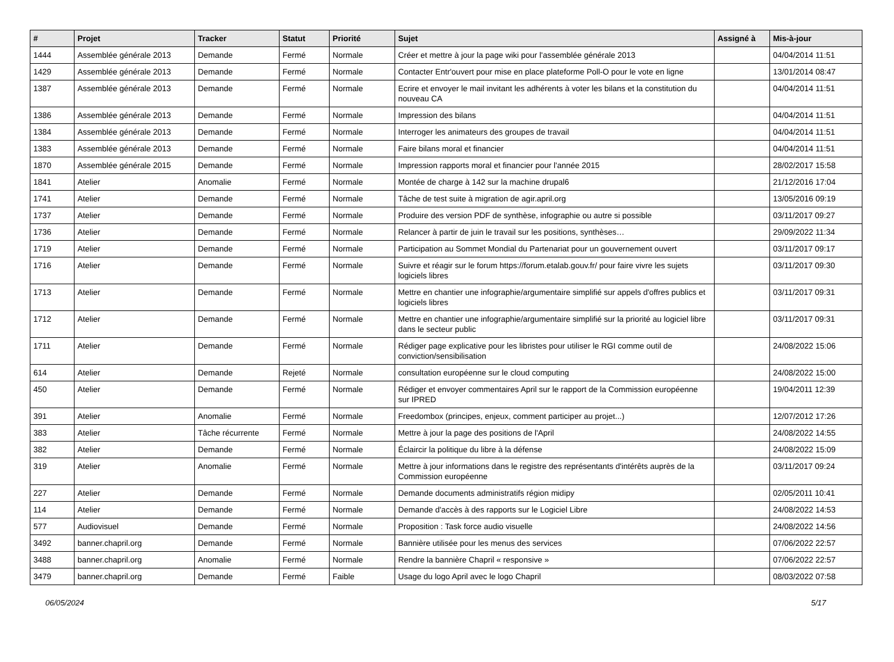| # | Projet | Tracker | Statut | Priorité | Sujet | Assigné à | Mis-à-jour |
| --- | --- | --- | --- | --- | --- | --- | --- |
| 1444 | Assemblée générale 2013 | Demande | Fermé | Normale | Créer et mettre à jour la page wiki pour l'assemblée générale 2013 | | 04/04/2014 11:51 |
| 1429 | Assemblée générale 2013 | Demande | Fermé | Normale | Contacter Entr'ouvert pour mise en place plateforme Poll-O pour le vote en ligne | | 13/01/2014 08:47 |
| 1387 | Assemblée générale 2013 | Demande | Fermé | Normale | Ecrire et envoyer le mail invitant les adhérents à voter les bilans et la constitution du nouveau CA | | 04/04/2014 11:51 |
| 1386 | Assemblée générale 2013 | Demande | Fermé | Normale | Impression des bilans | | 04/04/2014 11:51 |
| 1384 | Assemblée générale 2013 | Demande | Fermé | Normale | Interroger les animateurs des groupes de travail | | 04/04/2014 11:51 |
| 1383 | Assemblée générale 2013 | Demande | Fermé | Normale | Faire bilans moral et financier | | 04/04/2014 11:51 |
| 1870 | Assemblée générale 2015 | Demande | Fermé | Normale | Impression rapports moral et financier pour l'année 2015 | | 28/02/2017 15:58 |
| 1841 | Atelier | Anomalie | Fermé | Normale | Montée de charge à 142 sur la machine drupal6 | | 21/12/2016 17:04 |
| 1741 | Atelier | Demande | Fermé | Normale | Tâche de test suite à migration de agir.april.org | | 13/05/2016 09:19 |
| 1737 | Atelier | Demande | Fermé | Normale | Produire des version PDF de synthèse, infographie ou autre si possible | | 03/11/2017 09:27 |
| 1736 | Atelier | Demande | Fermé | Normale | Relancer à partir de juin le travail sur les positions, synthèses… | | 29/09/2022 11:34 |
| 1719 | Atelier | Demande | Fermé | Normale | Participation au Sommet Mondial du Partenariat pour un gouvernement ouvert | | 03/11/2017 09:17 |
| 1716 | Atelier | Demande | Fermé | Normale | Suivre et réagir sur le forum https://forum.etalab.gouv.fr/ pour faire vivre les sujets logiciels libres | | 03/11/2017 09:30 |
| 1713 | Atelier | Demande | Fermé | Normale | Mettre en chantier une infographie/argumentaire simplifié sur appels d'offres publics et logiciels libres | | 03/11/2017 09:31 |
| 1712 | Atelier | Demande | Fermé | Normale | Mettre en chantier une infographie/argumentaire simplifié sur la priorité au logiciel libre dans le secteur public | | 03/11/2017 09:31 |
| 1711 | Atelier | Demande | Fermé | Normale | Rédiger page explicative pour les libristes pour utiliser le RGI comme outil de conviction/sensibilisation | | 24/08/2022 15:06 |
| 614 | Atelier | Demande | Rejeté | Normale | consultation européenne sur le cloud computing | | 24/08/2022 15:00 |
| 450 | Atelier | Demande | Fermé | Normale | Rédiger et envoyer commentaires April sur le rapport de la Commission européenne sur IPRED | | 19/04/2011 12:39 |
| 391 | Atelier | Anomalie | Fermé | Normale | Freedombox (principes, enjeux, comment participer au projet...) | | 12/07/2012 17:26 |
| 383 | Atelier | Tâche récurrente | Fermé | Normale | Mettre à jour la page des positions de l'April | | 24/08/2022 14:55 |
| 382 | Atelier | Demande | Fermé | Normale | Éclaircir la politique du libre à la défense | | 24/08/2022 15:09 |
| 319 | Atelier | Anomalie | Fermé | Normale | Mettre à jour informations dans le registre des représentants d'intérêts auprès de la Commission européenne | | 03/11/2017 09:24 |
| 227 | Atelier | Demande | Fermé | Normale | Demande documents administratifs région midipy | | 02/05/2011 10:41 |
| 114 | Atelier | Demande | Fermé | Normale | Demande d'accès à des rapports sur le Logiciel Libre | | 24/08/2022 14:53 |
| 577 | Audiovisuel | Demande | Fermé | Normale | Proposition : Task force audio visuelle | | 24/08/2022 14:56 |
| 3492 | banner.chapril.org | Demande | Fermé | Normale | Bannière utilisée pour les menus des services | | 07/06/2022 22:57 |
| 3488 | banner.chapril.org | Anomalie | Fermé | Normale | Rendre la bannière Chapril « responsive » | | 07/06/2022 22:57 |
| 3479 | banner.chapril.org | Demande | Fermé | Faible | Usage du logo April avec le logo Chapril | | 08/03/2022 07:58 |
06/05/2024 5/17